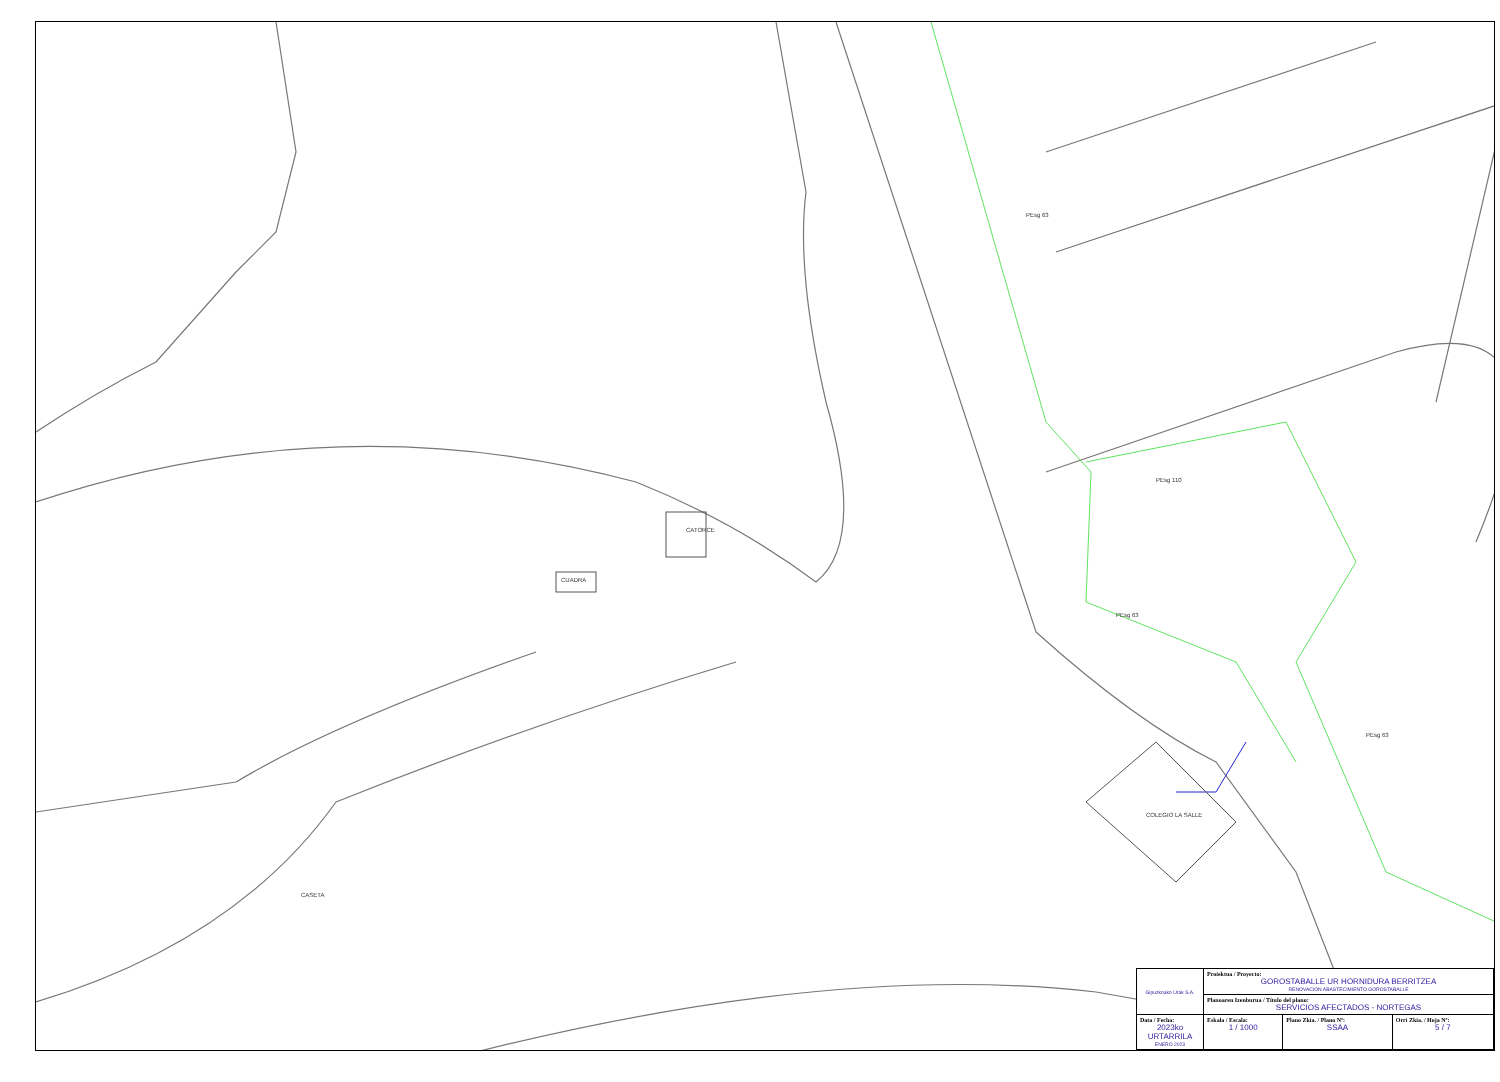CATORCE
CUADRA
CASETA
COLEGIO LA SALLE
PEsg 63
PEsg 110
PEsg 63
PEsg 63
| Gipuzkoako Urak S.A. | Proiektua / Proyecto: GOROSTABALLE UR HORNIDURA BERRITZEA RENOVACION ABASTECIMIENTO GOROSTABALLE | | |
| | Planoaren Izenburua / Título del plano: SERVICIOS AFECTADOS - NORTEGAS | | |
| Data / Fecha: 2023ko URTARRILA ENERO 2023 | Eskala / Escala: 1 / 1000 | Plano Zkia. / Plano Nº: SSAA | Orri Zkia. / Hoja Nº: 5 / 7 |